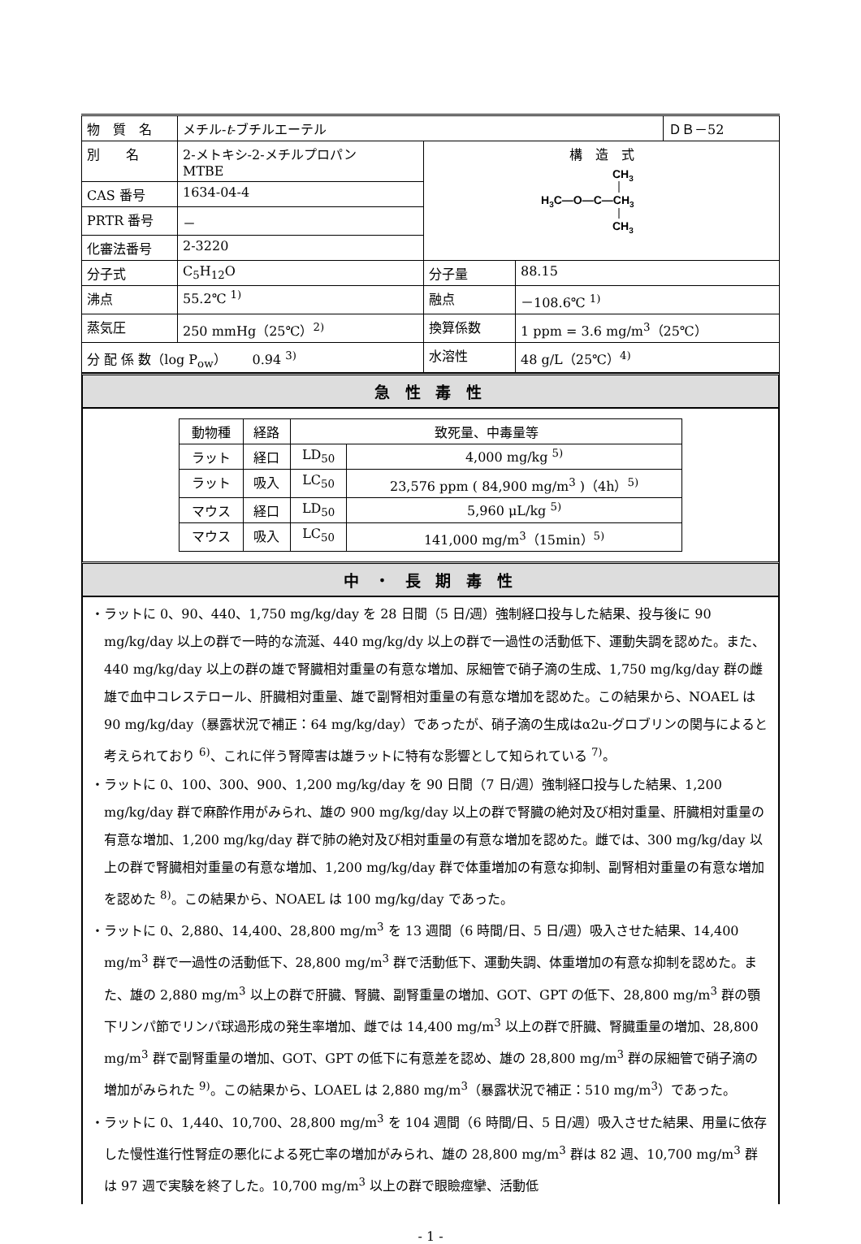| 物 質 名 | メチル- t -ブチルエーテル | | | ＤＢ－52 |
| 別 名 | 2-メトキシ-2-メチルプロパン MTBE | 構 造 式 CH 3 H 3 C—O—C—CH 3 CH 3 | | |
| CAS 番号 | 1634-04-4 | | | |
| PRTR 番号 | － | | | |
| 化審法番号 | 2-3220 | | | |
| 分子式 | C<sub>5</sub>H<sub>12</sub>O | 分子量 | 88.15 | |
| 沸点 | 55.2℃ <sup>1)</sup> | 融点 | －108.6℃ <sup>1)</sup> | |
| 蒸気圧 | 250 mmHg（25℃）<sup>2)</sup> | 換算係数 | 1 ppm = 3.6 mg/m<sup>3</sup>（25℃） | |
| 分 配 係 数（log P<sub>ow</sub>） 0.94 <sup>3)</sup> | | 水溶性 | 48 g/L（25℃）<sup>4)</sup> | |
急 性 毒 性
| 動物種 | 経路 | 致死量、中毒量等 | |
| ラット | 経口 | LD<sub>50</sub> | 4,000 mg/kg <sup>5)</sup> |
| ラット | 吸入 | LC<sub>50</sub> | 23,576 ppm ( 84,900 mg/m<sup>3</sup> )（4h）<sup>5)</sup> |
| マウス | 経口 | LD<sub>50</sub> | 5,960 μL/kg <sup>5)</sup> |
| マウス | 吸入 | LC<sub>50</sub> | 141,000 mg/m<sup>3</sup>（15min）<sup>5)</sup> |
中 ・ 長 期 毒 性
・ラットに 0、90、440、1,750 mg/kg/day を 28 日間（5 日/週）強制経口投与した結果、投与後に 90 mg/kg/day 以上の群で一時的な流涎、440 mg/kg/dy 以上の群で一過性の活動低下、運動失調を認めた。また、440 mg/kg/day 以上の群の雄で腎臓相対重量の有意な増加、尿細管で硝子滴の生成、1,750 mg/kg/day 群の雌雄で血中コレステロール、肝臓相対重量、雄で副腎相対重量の有意な増加を認めた。この結果から、NOAEL は 90 mg/kg/day（暴露状況で補正：64 mg/kg/day）であったが、硝子滴の生成はα2u-グロブリンの関与によると考えられており <sup>6)</sup>、これに伴う腎障害は雄ラットに特有な影響として知られている <sup>7)</sup>。
・ラットに 0、100、300、900、1,200 mg/kg/day を 90 日間（7 日/週）強制経口投与した結果、1,200 mg/kg/day 群で麻酔作用がみられ、雄の 900 mg/kg/day 以上の群で腎臓の絶対及び相対重量、肝臓相対重量の有意な増加、1,200 mg/kg/day 群で肺の絶対及び相対重量の有意な増加を認めた。雌では、300 mg/kg/day 以上の群で腎臓相対重量の有意な増加、1,200 mg/kg/day 群で体重増加の有意な抑制、副腎相対重量の有意な増加を認めた <sup>8)</sup>。この結果から、NOAEL は 100 mg/kg/day であった。
・ラットに 0、2,880、14,400、28,800 mg/m<sup>3</sup> を 13 週間（6 時間/日、5 日/週）吸入させた結果、14,400 mg/m<sup>3</sup> 群で一過性の活動低下、28,800 mg/m<sup>3</sup> 群で活動低下、運動失調、体重増加の有意な抑制を認めた。また、雄の 2,880 mg/m<sup>3</sup> 以上の群で肝臓、腎臓、副腎重量の増加、GOT、GPT の低下、28,800 mg/m<sup>3</sup> 群の顎下リンパ節でリンパ球過形成の発生率増加、雌では 14,400 mg/m<sup>3</sup> 以上の群で肝臓、腎臓重量の増加、28,800 mg/m<sup>3</sup> 群で副腎重量の増加、GOT、GPT の低下に有意差を認め、雄の 28,800 mg/m<sup>3</sup> 群の尿細管で硝子滴の増加がみられた <sup>9)</sup>。この結果から、LOAEL は 2,880 mg/m<sup>3</sup>（暴露状況で補正：510 mg/m<sup>3</sup>）であった。
・ラットに 0、1,440、10,700、28,800 mg/m<sup>3</sup> を 104 週間（6 時間/日、5 日/週）吸入させた結果、用量に依存した慢性進行性腎症の悪化による死亡率の増加がみられ、雄の 28,800 mg/m<sup>3</sup> 群は 82 週、10,700 mg/m<sup>3</sup> 群は 97 週で実験を終了した。10,700 mg/m<sup>3</sup> 以上の群で眼瞼痙攣、活動低
- 1 -